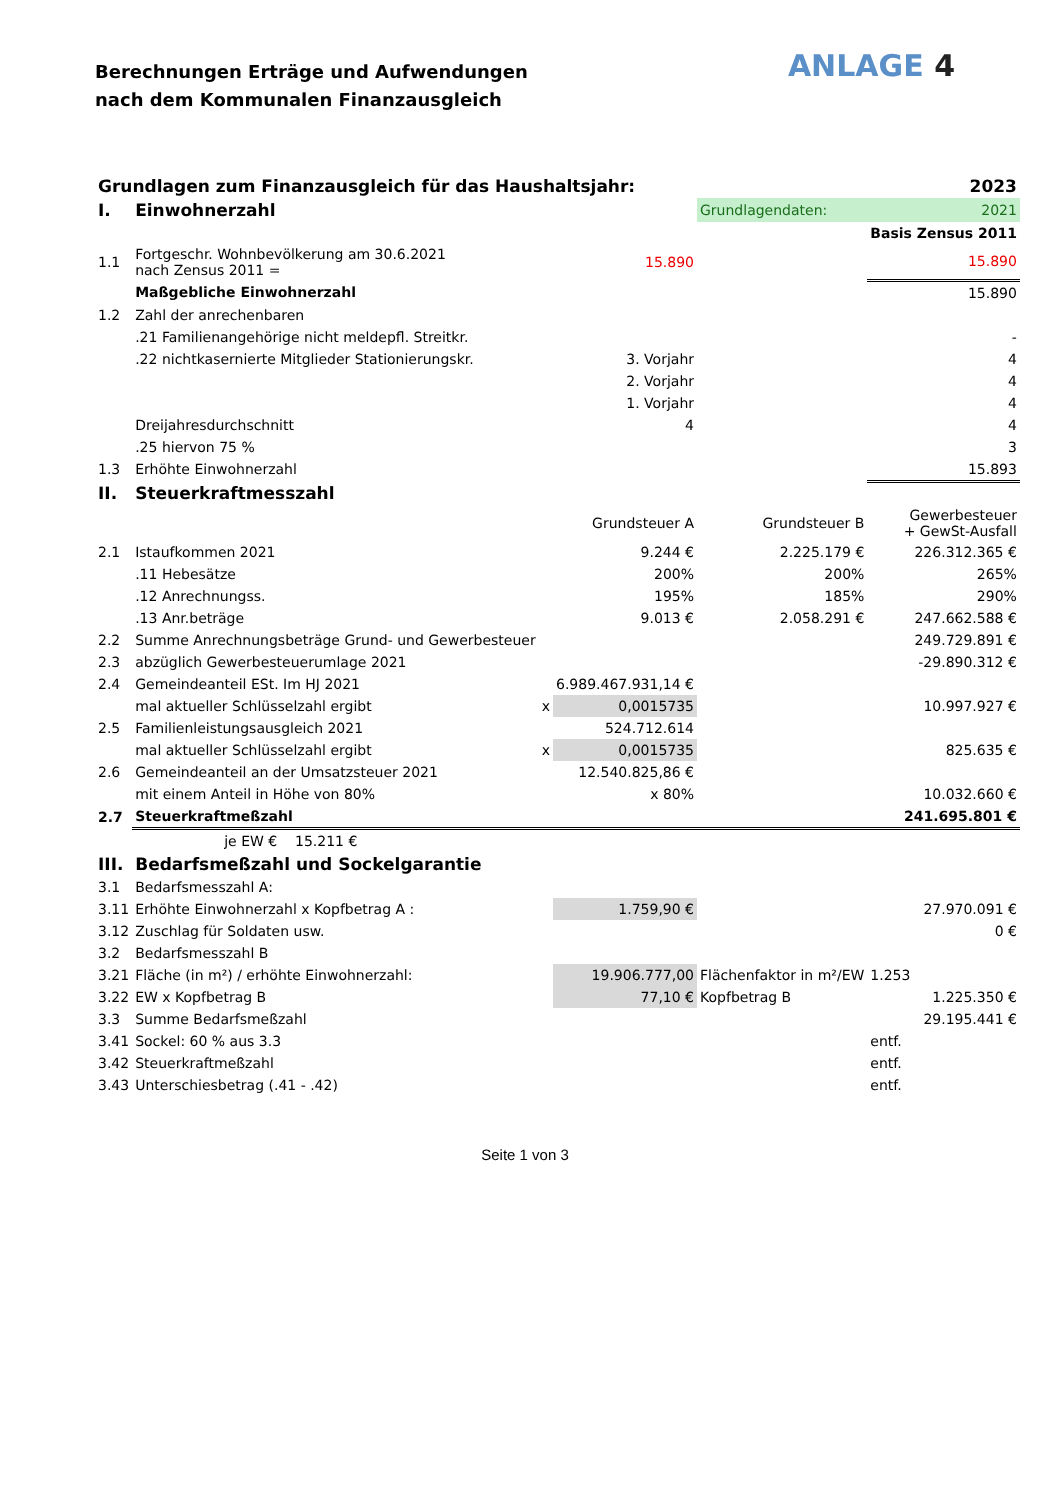Berechnungen Erträge und Aufwendungen
nach dem Kommunalen Finanzausgleich
ANLAGE 4
| Grundlagen zum Finanzausgleich für das Haushaltsjahr: | | | | | 2023 |
| I. | Einwohnerzahl | | | Grundlagendaten: | 2021 |
| | | | | | Basis Zensus 2011 |
| 1.1 | Fortgeschr. Wohnbevölkerung am 30.6.2021 nach Zensus 2011 = | | 15.890 | | 15.890 |
| | Maßgebliche Einwohnerzahl | | | | 15.890 |
| 1.2 | Zahl der anrechenbaren | | | | |
| | .21 Familienangehörige nicht meldepfl. Streitkr. | | | | - |
| | .22 nichtkasernierte Mitglieder Stationierungskr. | | 3. Vorjahr | | 4 |
| | | | 2. Vorjahr | | 4 |
| | | | 1. Vorjahr | | 4 |
| | Dreijahresdurchschnitt | | 4 | | 4 |
| | .25 hiervon 75 % | | | | 3 |
| 1.3 | Erhöhte Einwohnerzahl | | | | 15.893 |
| II. | Steuerkraftmesszahl | | | | |
| | | | Grundsteuer A | Grundsteuer B | Gewerbesteuer + GewSt-Ausfall |
| 2.1 | Istaufkommen 2021 | | 9.244 € | 2.225.179 € | 226.312.365 € |
| | .11 Hebesätze | | 200% | 200% | 265% |
| | .12 Anrechnungss. | | 195% | 185% | 290% |
| | .13 Anr.beträge | | 9.013 € | 2.058.291 € | 247.662.588 € |
| 2.2 | Summe Anrechnungsbeträge Grund- und Gewerbesteuer | | | | 249.729.891 € |
| 2.3 | abzüglich Gewerbesteuerumlage 2021 | | | | -29.890.312 € |
| 2.4 | Gemeindeanteil ESt. Im HJ 2021 | | 6.989.467.931,14 € | | |
| | mal aktueller Schlüsselzahl ergibt | x | 0,0015735 | | 10.997.927 € |
| 2.5 | Familienleistungsausgleich 2021 | | 524.712.614 | | |
| | mal aktueller Schlüsselzahl ergibt | x | 0,0015735 | | 825.635 € |
| 2.6 | Gemeindeanteil an der Umsatzsteuer 2021 | | 12.540.825,86 € | | |
| | mit einem Anteil in Höhe von 80% | | x 80% | | 10.032.660 € |
| 2.7 | Steuerkraftmeßzahl | | | | 241.695.801 € |
| | je EW € 15.211 € | | | | |
| III. | Bedarfsmeßzahl und Sockelgarantie | | | | |
| 3.1 | Bedarfsmesszahl A: | | | | |
| 3.11 | Erhöhte Einwohnerzahl x Kopfbetrag A : | | 1.759,90 € | | 27.970.091 € |
| 3.12 | Zuschlag für Soldaten usw. | | | | 0 € |
| 3.2 | Bedarfsmesszahl B | | | | |
| 3.21 | Fläche (in m²) / erhöhte Einwohnerzahl: | | 19.906.777,00 | Flächenfaktor in m²/EW | 1.253 |
| 3.22 | EW x Kopfbetrag B | | 77,10 € | Kopfbetrag B | 1.225.350 € |
| 3.3 | Summe Bedarfsmeßzahl | | | | 29.195.441 € |
| 3.41 | Sockel: 60 % aus 3.3 | | | | entf. |
| 3.42 | Steuerkraftmeßzahl | | | | entf. |
| 3.43 | Unterschiesbetrag (.41 - .42) | | | | entf. |
Seite 1 von 3